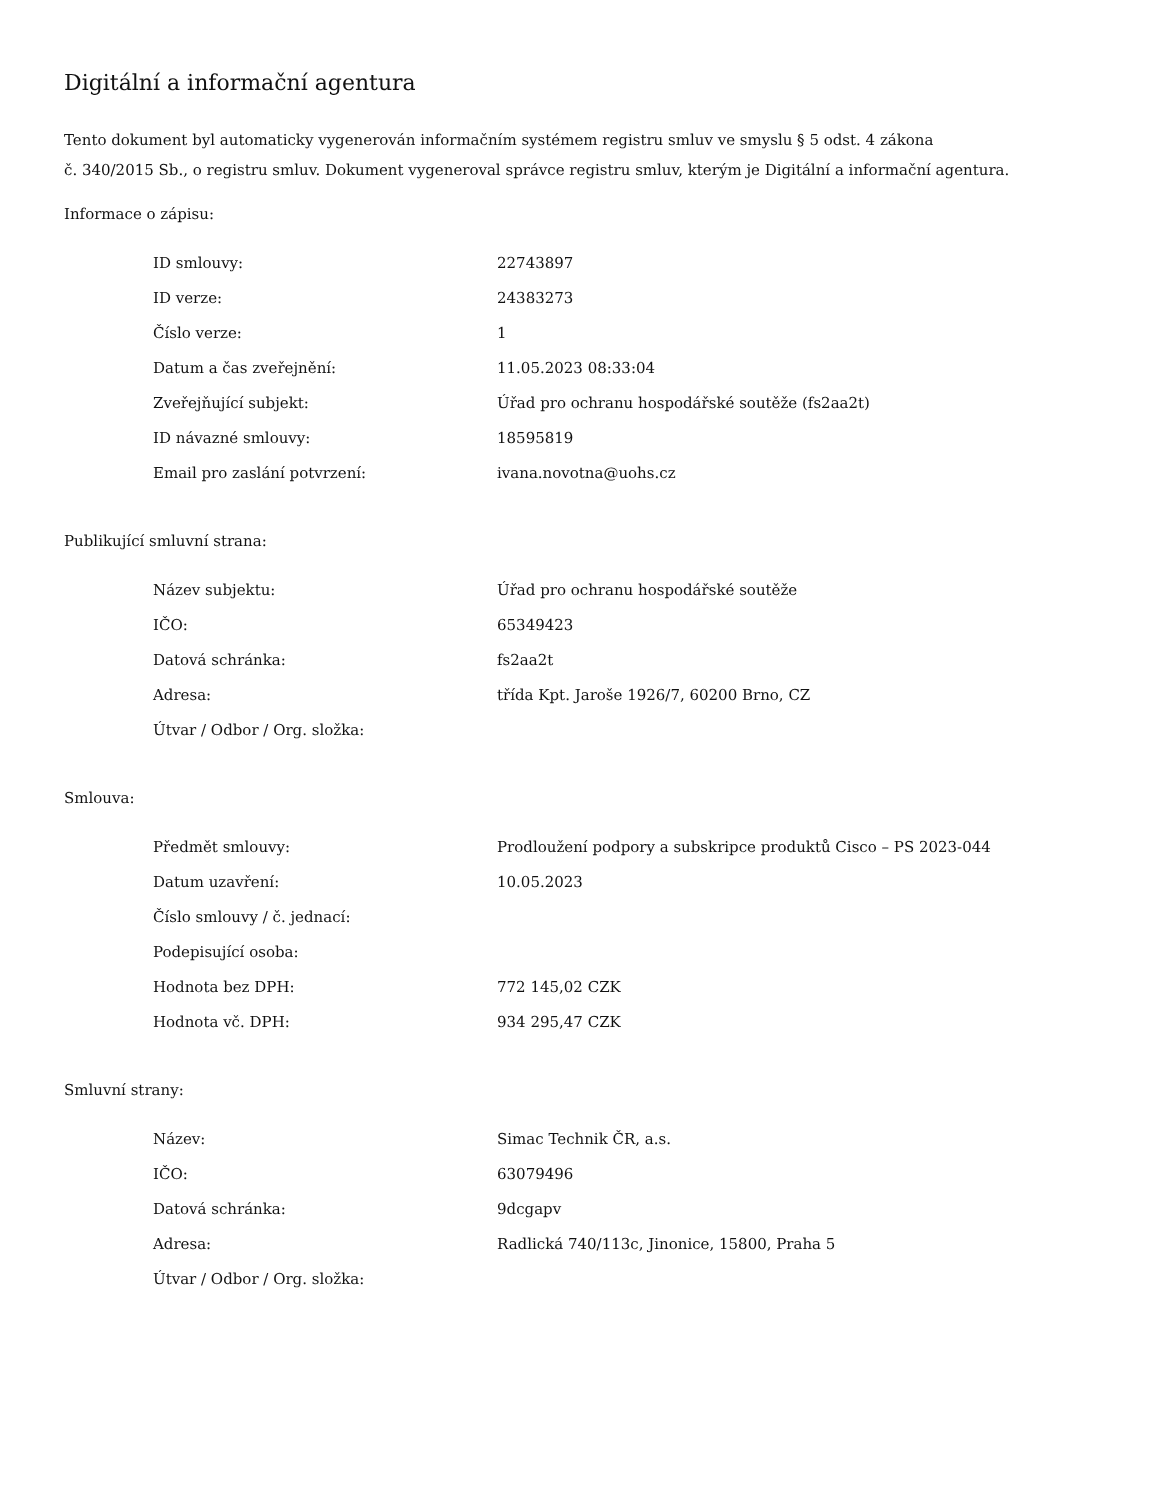Digitální a informační agentura
Tento dokument byl automaticky vygenerován informačním systémem registru smluv ve smyslu § 5 odst. 4 zákona
č. 340/2015 Sb., o registru smluv. Dokument vygeneroval správce registru smluv, kterým je Digitální a informační agentura.
Informace o zápisu:
| ID smlouvy: | 22743897 |
| ID verze: | 24383273 |
| Číslo verze: | 1 |
| Datum a čas zveřejnění: | 11.05.2023 08:33:04 |
| Zveřejňující subjekt: | Úřad pro ochranu hospodářské soutěže (fs2aa2t) |
| ID návazné smlouvy: | 18595819 |
| Email pro zaslání potvrzení: | ivana.novotna@uohs.cz |
Publikující smluvní strana:
| Název subjektu: | Úřad pro ochranu hospodářské soutěže |
| IČO: | 65349423 |
| Datová schránka: | fs2aa2t |
| Adresa: | třída Kpt. Jaroše 1926/7, 60200 Brno, CZ |
| Útvar / Odbor / Org. složka: | |
Smlouva:
| Předmět smlouvy: | Prodloužení podpory a subskripce produktů Cisco – PS 2023-044 |
| Datum uzavření: | 10.05.2023 |
| Číslo smlouvy / č. jednací: | |
| Podepisující osoba: | |
| Hodnota bez DPH: | 772 145,02 CZK |
| Hodnota vč. DPH: | 934 295,47 CZK |
Smluvní strany:
| Název: | Simac Technik ČR, a.s. |
| IČO: | 63079496 |
| Datová schránka: | 9dcgapv |
| Adresa: | Radlická 740/113c, Jinonice, 15800, Praha 5 |
| Útvar / Odbor / Org. složka: | |